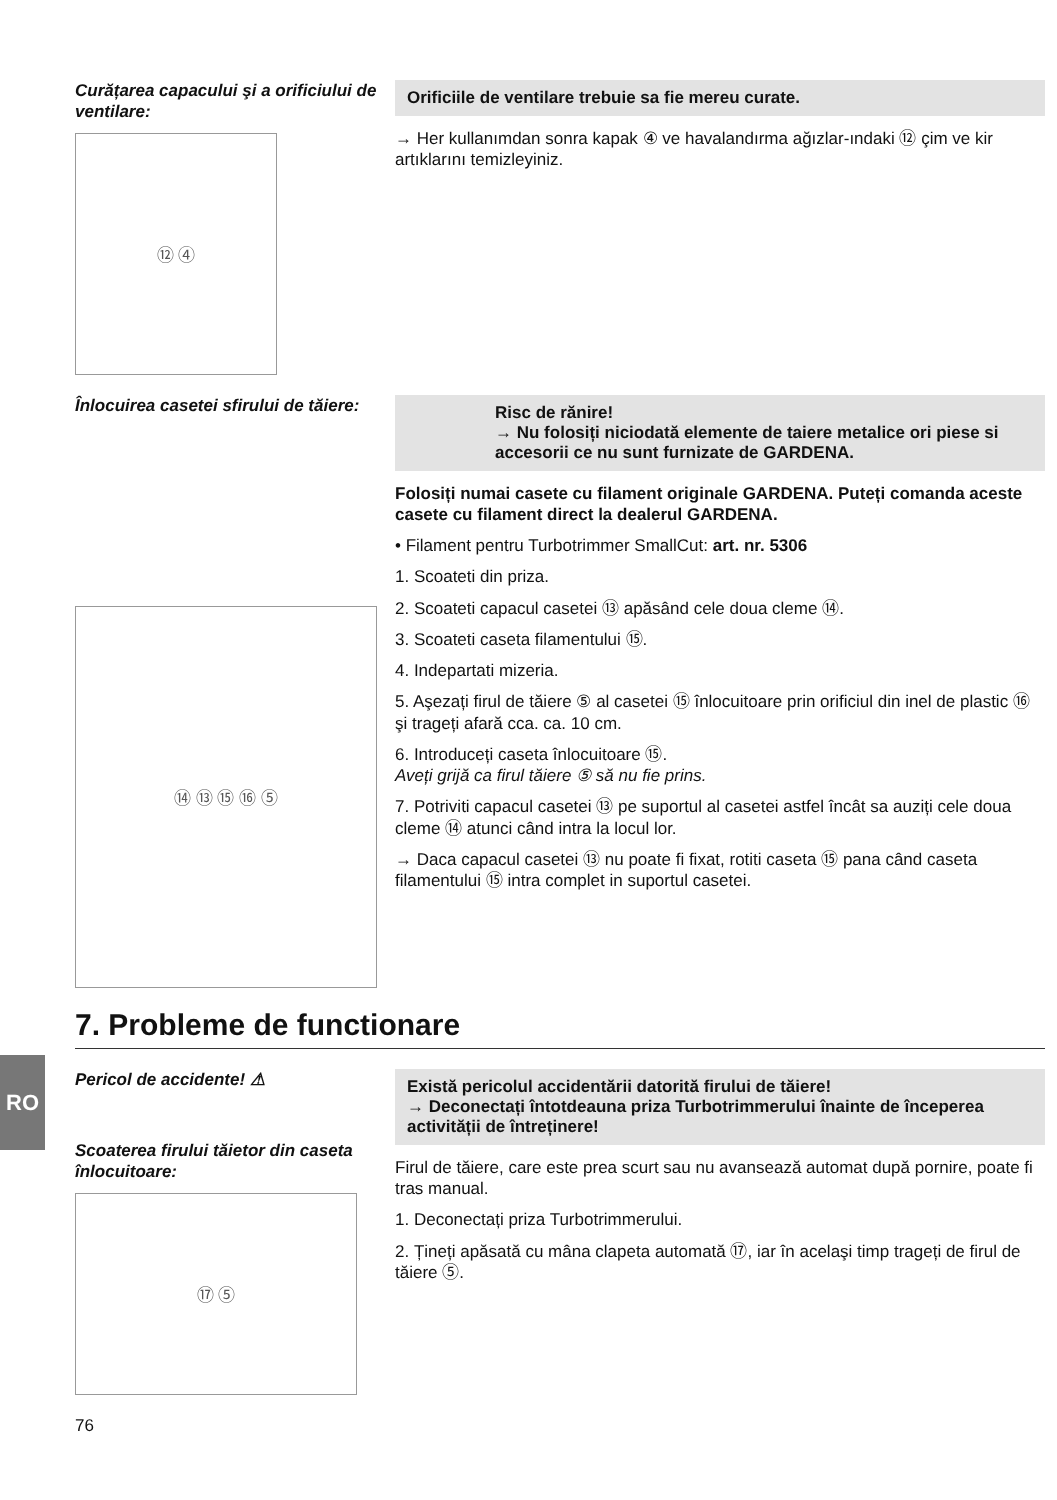RO
Curățarea capacului şi a orificiului de ventilare:
⑫ ④
Orificiile de ventilare trebuie sa fie mereu curate.
→ Her kullanımdan sonra kapak ④ ve havalandırma ağızlar-ındaki ⑫ çim ve kir artıklarını temizleyiniz.
Înlocuirea casetei sfirului de tăiere:
⑭ ⑬ ⑮ ⑯ ⑤
Risc de rănire!
→ Nu folosiți niciodată elemente de taiere metalice ori piese si accesorii ce nu sunt furnizate de GARDENA.
Folosiți numai casete cu filament originale GARDENA. Puteți comanda aceste casete cu filament direct la dealerul GARDENA.
• Filament pentru Turbotrimmer SmallCut: art. nr. 5306
1. Scoateti din priza.
2. Scoateti capacul casetei ⑬ apăsând cele doua cleme ⑭.
3. Scoateti caseta filamentului ⑮.
4. Indepartati mizeria.
5. Aşezați firul de tăiere ⑤ al casetei ⑮ înlocuitoare prin orificiul din inel de plastic ⑯ şi trageți afară cca. ca. 10 cm.
6. Introduceți caseta înlocuitoare ⑮.
Aveți grijă ca firul tăiere ⑤ să nu fie prins.
7. Potriviti capacul casetei ⑬ pe suportul al casetei astfel încât sa auziți cele doua cleme ⑭ atunci când intra la locul lor.
→ Daca capacul casetei ⑬ nu poate fi fixat, rotiti caseta ⑮ pana când caseta filamentului ⑮ intra complet in suportul casetei.
7. Probleme de functionare
Pericol de accidente! ⚠
Scoaterea firului tăietor din caseta înlocuitoare:
⑰ ⑤
Există pericolul accidentării datorită firului de tăiere!
→ Deconectați întotdeauna priza Turbotrimmerului înainte de începerea activității de întreținere!
Firul de tăiere, care este prea scurt sau nu avansează automat după pornire, poate fi tras manual.
1. Deconectați priza Turbotrimmerului.
2. Țineți apăsată cu mâna clapeta automată ⑰, iar în acelaşi timp trageți de firul de tăiere ⑤.
76